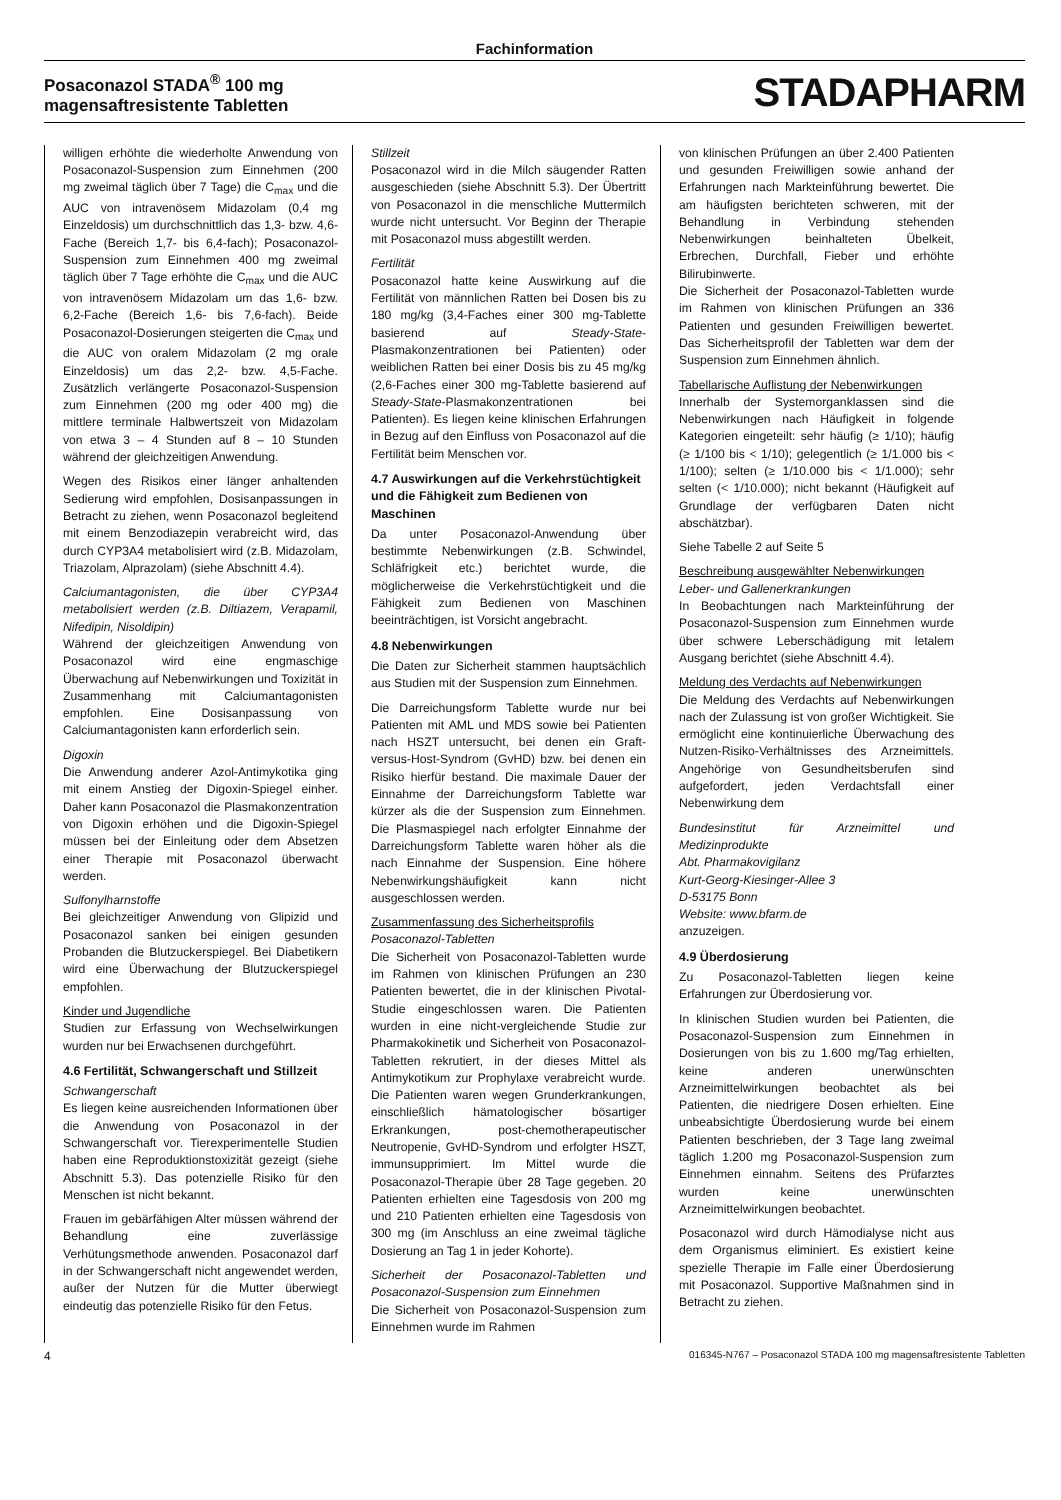Fachinformation
Posaconazol STADA<sup>®</sup> 100 mg
magensaftresistente Tabletten
STADAPHARM
willigen erhöhte die wiederholte Anwendung von Posaconazol-Suspension zum Einnehmen (200 mg zweimal täglich über 7 Tage) die C<sub>max</sub> und die AUC von intravenösem Midazolam (0,4 mg Einzeldosis) um durchschnittlich das 1,3- bzw. 4,6-Fache (Bereich 1,7- bis 6,4-fach); Posaconazol-Suspension zum Einnehmen 400 mg zweimal täglich über 7 Tage erhöhte die C<sub>max</sub> und die AUC von intravenösem Midazolam um das 1,6- bzw. 6,2-Fache (Bereich 1,6- bis 7,6-fach). Beide Posaconazol-Dosierungen steigerten die C<sub>max</sub> und die AUC von oralem Midazolam (2 mg orale Einzeldosis) um das 2,2- bzw. 4,5-Fache. Zusätzlich verlängerte Posaconazol-Suspension zum Einnehmen (200 mg oder 400 mg) die mittlere terminale Halbwertszeit von Midazolam von etwa 3 – 4 Stunden auf 8 – 10 Stunden während der gleichzeitigen Anwendung.
Wegen des Risikos einer länger anhaltenden Sedierung wird empfohlen, Dosisanpassungen in Betracht zu ziehen, wenn Posaconazol begleitend mit einem Benzodiazepin verabreicht wird, das durch CYP3A4 metabolisiert wird (z.B. Midazolam, Triazolam, Alprazolam) (siehe Abschnitt 4.4).
Calciumantagonisten, die über CYP3A4 metabolisiert werden (z.B. Diltiazem, Verapamil, Nifedipin, Nisoldipin)
Während der gleichzeitigen Anwendung von Posaconazol wird eine engmaschige Überwachung auf Nebenwirkungen und Toxizität in Zusammenhang mit Calciumantagonisten empfohlen. Eine Dosisanpassung von Calciumantagonisten kann erforderlich sein.
Digoxin
Die Anwendung anderer Azol-Antimykotika ging mit einem Anstieg der Digoxin-Spiegel einher. Daher kann Posaconazol die Plasmakonzentration von Digoxin erhöhen und die Digoxin-Spiegel müssen bei der Einleitung oder dem Absetzen einer Therapie mit Posaconazol überwacht werden.
Sulfonylharnstoffe
Bei gleichzeitiger Anwendung von Glipizid und Posaconazol sanken bei einigen gesunden Probanden die Blutzuckerspiegel. Bei Diabetikern wird eine Überwachung der Blutzuckerspiegel empfohlen.
Kinder und Jugendliche
Studien zur Erfassung von Wechselwirkungen wurden nur bei Erwachsenen durchgeführt.
4.6 Fertilität, Schwangerschaft und Stillzeit
Schwangerschaft
Es liegen keine ausreichenden Informationen über die Anwendung von Posaconazol in der Schwangerschaft vor. Tierexperimentelle Studien haben eine Reproduktionstoxizität gezeigt (siehe Abschnitt 5.3). Das potenzielle Risiko für den Menschen ist nicht bekannt.
Frauen im gebärfähigen Alter müssen während der Behandlung eine zuverlässige Verhütungsmethode anwenden. Posaconazol darf in der Schwangerschaft nicht angewendet werden, außer der Nutzen für die Mutter überwiegt eindeutig das potenzielle Risiko für den Fetus.
Stillzeit
Posaconazol wird in die Milch säugender Ratten ausgeschieden (siehe Abschnitt 5.3). Der Übertritt von Posaconazol in die menschliche Muttermilch wurde nicht untersucht. Vor Beginn der Therapie mit Posaconazol muss abgestillt werden.
Fertilität
Posaconazol hatte keine Auswirkung auf die Fertilität von männlichen Ratten bei Dosen bis zu 180 mg/kg (3,4-Faches einer 300 mg-Tablette basierend auf Steady-State-Plasmakonzentrationen bei Patienten) oder weiblichen Ratten bei einer Dosis bis zu 45 mg/kg (2,6-Faches einer 300 mg-Tablette basierend auf Steady-State-Plasmakonzentrationen bei Patienten). Es liegen keine klinischen Erfahrungen in Bezug auf den Einfluss von Posaconazol auf die Fertilität beim Menschen vor.
4.7 Auswirkungen auf die Verkehrstüchtigkeit und die Fähigkeit zum Bedienen von Maschinen
Da unter Posaconazol-Anwendung über bestimmte Nebenwirkungen (z.B. Schwindel, Schläfrigkeit etc.) berichtet wurde, die möglicherweise die Verkehrstüchtigkeit und die Fähigkeit zum Bedienen von Maschinen beeinträchtigen, ist Vorsicht angebracht.
4.8 Nebenwirkungen
Die Daten zur Sicherheit stammen hauptsächlich aus Studien mit der Suspension zum Einnehmen.
Die Darreichungsform Tablette wurde nur bei Patienten mit AML und MDS sowie bei Patienten nach HSZT untersucht, bei denen ein Graft-versus-Host-Syndrom (GvHD) bzw. bei denen ein Risiko hierfür bestand. Die maximale Dauer der Einnahme der Darreichungsform Tablette war kürzer als die der Suspension zum Einnehmen. Die Plasmaspiegel nach erfolgter Einnahme der Darreichungsform Tablette waren höher als die nach Einnahme der Suspension. Eine höhere Nebenwirkungshäufigkeit kann nicht ausgeschlossen werden.
Zusammenfassung des Sicherheitsprofils
Posaconazol-Tabletten
Die Sicherheit von Posaconazol-Tabletten wurde im Rahmen von klinischen Prüfungen an 230 Patienten bewertet, die in der klinischen Pivotal-Studie eingeschlossen waren. Die Patienten wurden in eine nicht-vergleichende Studie zur Pharmakokinetik und Sicherheit von Posaconazol-Tabletten rekrutiert, in der dieses Mittel als Antimykotikum zur Prophylaxe verabreicht wurde. Die Patienten waren wegen Grunderkrankungen, einschließlich hämatologischer bösartiger Erkrankungen, post-chemotherapeutischer Neutropenie, GvHD-Syndrom und erfolgter HSZT, immunsupprimiert. Im Mittel wurde die Posaconazol-Therapie über 28 Tage gegeben. 20 Patienten erhielten eine Tagesdosis von 200 mg und 210 Patienten erhielten eine Tagesdosis von 300 mg (im Anschluss an eine zweimal tägliche Dosierung an Tag 1 in jeder Kohorte).
Sicherheit der Posaconazol-Tabletten und Posaconazol-Suspension zum Einnehmen
Die Sicherheit von Posaconazol-Suspension zum Einnehmen wurde im Rahmen
von klinischen Prüfungen an über 2.400 Patienten und gesunden Freiwilligen sowie anhand der Erfahrungen nach Markteinführung bewertet. Die am häufigsten berichteten schweren, mit der Behandlung in Verbindung stehenden Nebenwirkungen beinhalteten Übelkeit, Erbrechen, Durchfall, Fieber und erhöhte Bilirubinwerte.
Die Sicherheit der Posaconazol-Tabletten wurde im Rahmen von klinischen Prüfungen an 336 Patienten und gesunden Freiwilligen bewertet. Das Sicherheitsprofil der Tabletten war dem der Suspension zum Einnehmen ähnlich.
Tabellarische Auflistung der Nebenwirkungen
Innerhalb der Systemorganklassen sind die Nebenwirkungen nach Häufigkeit in folgende Kategorien eingeteilt: sehr häufig (≥ 1/10); häufig (≥ 1/100 bis < 1/10); gelegentlich (≥ 1/1.000 bis < 1/100); selten (≥ 1/10.000 bis < 1/1.000); sehr selten (< 1/10.000); nicht bekannt (Häufigkeit auf Grundlage der verfügbaren Daten nicht abschätzbar).
Siehe Tabelle 2 auf Seite 5
Beschreibung ausgewählter Nebenwirkungen
Leber- und Gallenerkrankungen
In Beobachtungen nach Markteinführung der Posaconazol-Suspension zum Einnehmen wurde über schwere Leberschädigung mit letalem Ausgang berichtet (siehe Abschnitt 4.4).
Meldung des Verdachts auf Nebenwirkungen
Die Meldung des Verdachts auf Nebenwirkungen nach der Zulassung ist von großer Wichtigkeit. Sie ermöglicht eine kontinuierliche Überwachung des Nutzen-Risiko-Verhältnisses des Arzneimittels. Angehörige von Gesundheitsberufen sind aufgefordert, jeden Verdachtsfall einer Nebenwirkung dem
Bundesinstitut für Arzneimittel und Medizinprodukte
Abt. Pharmakovigilanz
Kurt-Georg-Kiesinger-Allee 3
D-53175 Bonn
Website: www.bfarm.de
anzuzeigen.
4.9 Überdosierung
Zu Posaconazol-Tabletten liegen keine Erfahrungen zur Überdosierung vor.
In klinischen Studien wurden bei Patienten, die Posaconazol-Suspension zum Einnehmen in Dosierungen von bis zu 1.600 mg/Tag erhielten, keine anderen unerwünschten Arzneimittelwirkungen beobachtet als bei Patienten, die niedrigere Dosen erhielten. Eine unbeabsichtigte Überdosierung wurde bei einem Patienten beschrieben, der 3 Tage lang zweimal täglich 1.200 mg Posaconazol-Suspension zum Einnehmen einnahm. Seitens des Prüfarztes wurden keine unerwünschten Arzneimittelwirkungen beobachtet.
Posaconazol wird durch Hämodialyse nicht aus dem Organismus eliminiert. Es existiert keine spezielle Therapie im Falle einer Überdosierung mit Posaconazol. Supportive Maßnahmen sind in Betracht zu ziehen.
4 016345-N767 – Posaconazol STADA 100 mg magensaftresistente Tabletten